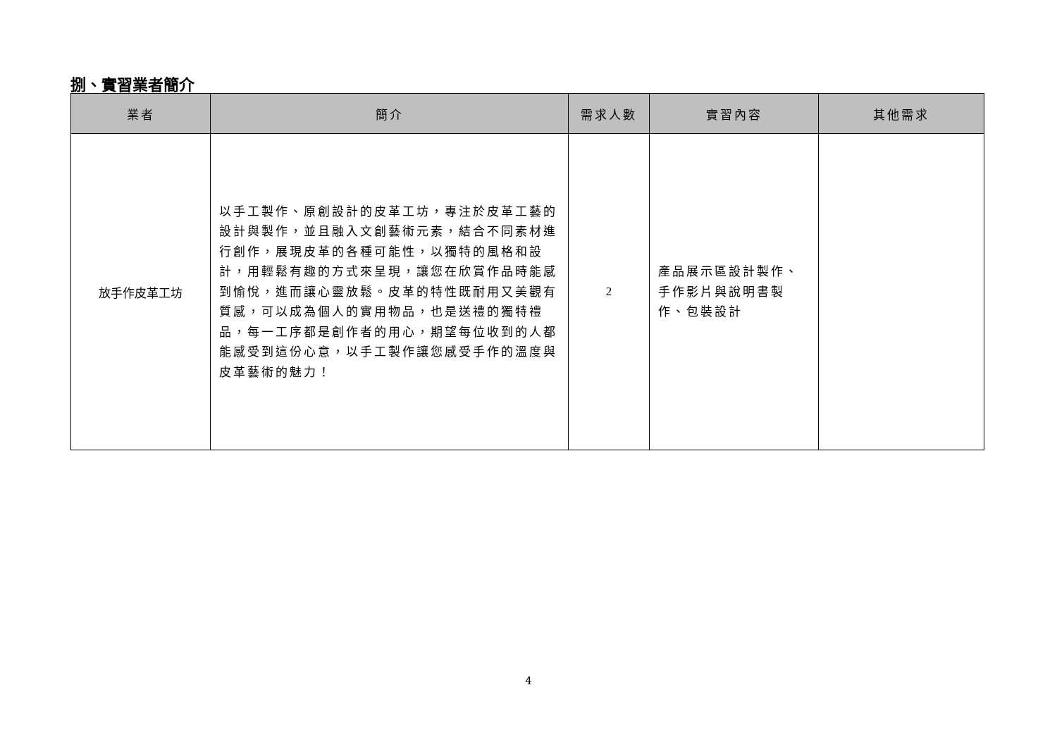捌、實習業者簡介
| 業者 | 簡介 | 需求人數 | 實習內容 | 其他需求 |
| --- | --- | --- | --- | --- |
| 放手作皮革工坊 | 以手工製作、原創設計的皮革工坊，專注於皮革工藝的設計與製作，並且融入文創藝術元素，結合不同素材進行創作，展現皮革的各種可能性，以獨特的風格和設計，用輕鬆有趣的方式來呈現，讓您在欣賞作品時能感到愉悅，進而讓心靈放鬆。皮革的特性既耐用又美觀有質感，可以成為個人的實用物品，也是送禮的獨特禮品，每一工序都是創作者的用心，期望每位收到的人都能感受到這份心意，以手工製作讓您感受手作的溫度與皮革藝術的魅力！ | 2 | 產品展示區設計製作、手作影片與說明書製作、包裝設計 | |
4